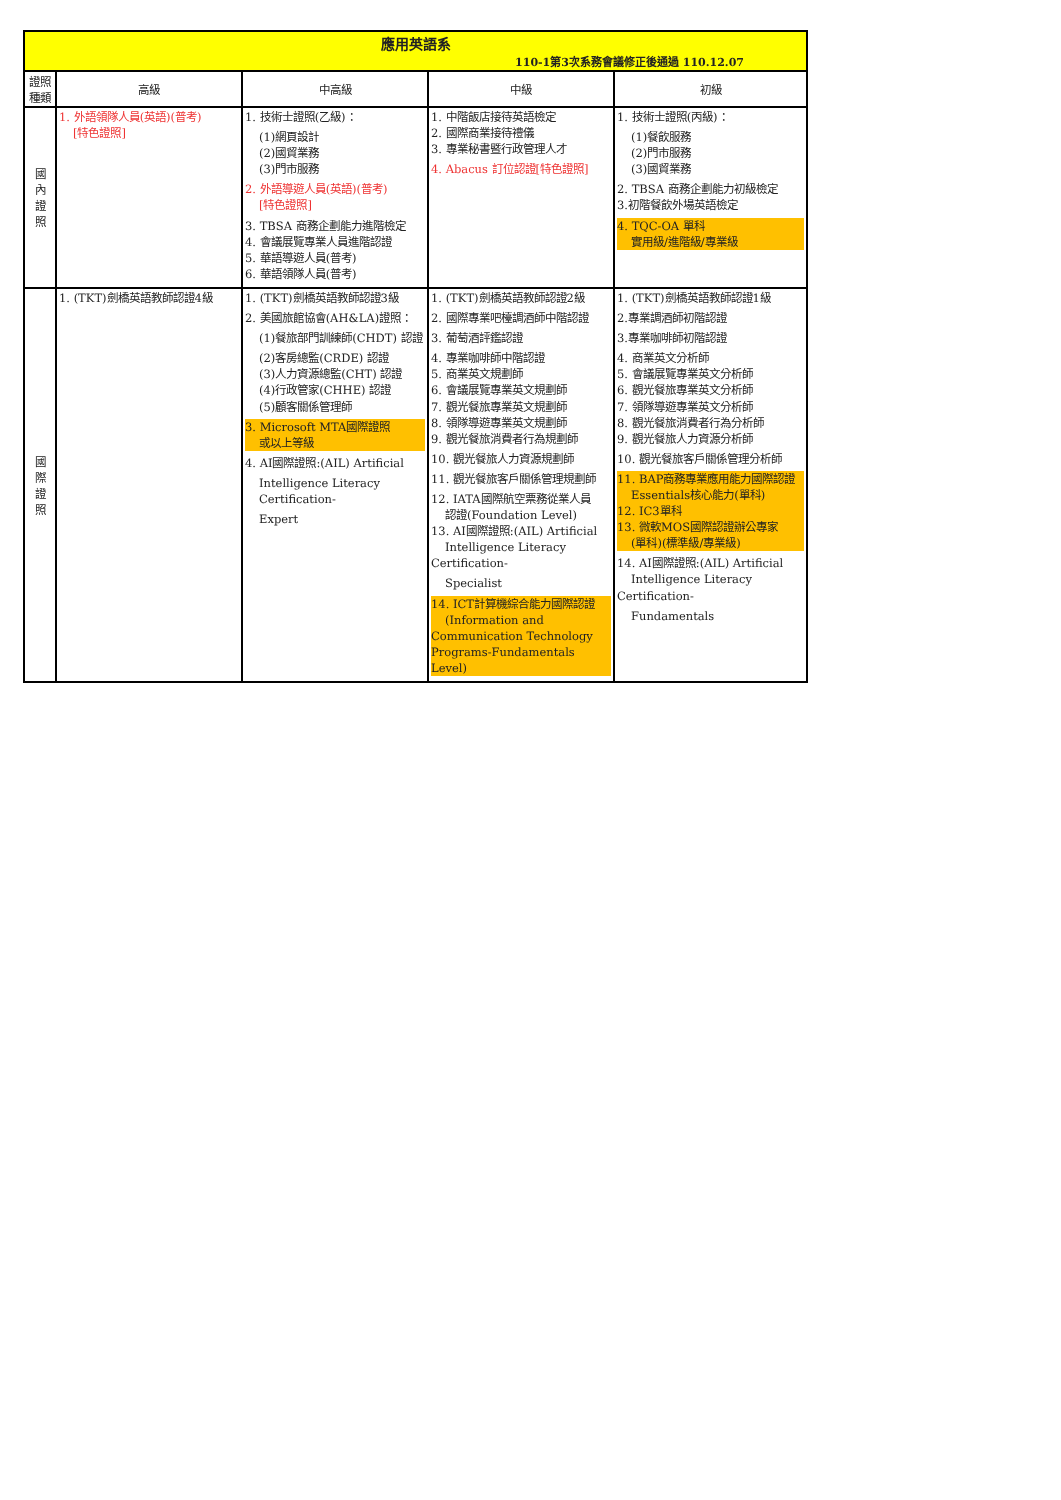| 應用英語系 110-1第3次系務會議修正後通過 110.12.07 | | | | |
| 證照種類 | 高級 | 中高級 | 中級 | 初級 |
| 國 內 證 照 | 1. 外語領隊人員(英語)(普考) [特色證照] | 1. 技術士證照(乙級)： (1)網頁設計 (2)國貿業務 (3)門市服務 2. 外語導遊人員(英語)(普考) [特色證照] 3. TBSA 商務企劃能力進階檢定 4. 會議展覽專業人員進階認證 5. 華語導遊人員(普考) 6. 華語領隊人員(普考) | 1. 中階飯店接待英語檢定 2. 國際商業接待禮儀 3. 專業秘書暨行政管理人才 4. Abacus 訂位認證[特色證照] | 1. 技術士證照(丙級)： (1)餐飲服務 (2)門市服務 (3)國貿業務 2. TBSA 商務企劃能力初級檢定 3.初階餐飲外場英語檢定 4. TQC-OA 單科 實用級/進階級/專業級 |
| 國 際 證 照 | 1. (TKT)劍橋英語教師認證4級 | 1. (TKT)劍橋英語教師認證3級 2. 美國旅館協會(AH&LA)證照： (1)餐旅部門訓練師(CHDT) 認證 (2)客房總監(CRDE) 認證 (3)人力資源總監(CHT) 認證 (4)行政管家(CHHE) 認證 (5)顧客關係管理師 3. Microsoft MTA國際證照 或以上等級 4. AI國際證照:(AIL) Artificial Intelligence Literacy Certification- Expert | 1. (TKT)劍橋英語教師認證2級 2. 國際專業吧檯調酒師中階認證 3. 葡萄酒評鑑認證 4. 專業咖啡師中階認證 5. 商業英文規劃師 6. 會議展覽專業英文規劃師 7. 觀光餐旅專業英文規劃師 8. 領隊導遊專業英文規劃師 9. 觀光餐旅消費者行為規劃師 10. 觀光餐旅人力資源規劃師 11. 觀光餐旅客戶關係管理規劃師 12. IATA國際航空票務從業人員 認證(Foundation Level) 13. AI國際證照:(AIL) Artificial Intelligence Literacy Certification- Specialist 14. ICT計算機綜合能力國際認證 (Information and Communication Technology Programs-Fundamentals Level) | 1. (TKT)劍橋英語教師認證1級 2.專業調酒師初階認證 3.專業咖啡師初階認證 4. 商業英文分析師 5. 會議展覽專業英文分析師 6. 觀光餐旅專業英文分析師 7. 領隊導遊專業英文分析師 8. 觀光餐旅消費者行為分析師 9. 觀光餐旅人力資源分析師 10. 觀光餐旅客戶關係管理分析師 11. BAP商務專業應用能力國際認證 Essentials核心能力(單科) 12. IC3單科 13. 微軟MOS國際認證辦公專家 (單科)(標準級/專業級) 14. AI國際證照:(AIL) Artificial Intelligence Literacy Certification- Fundamentals |